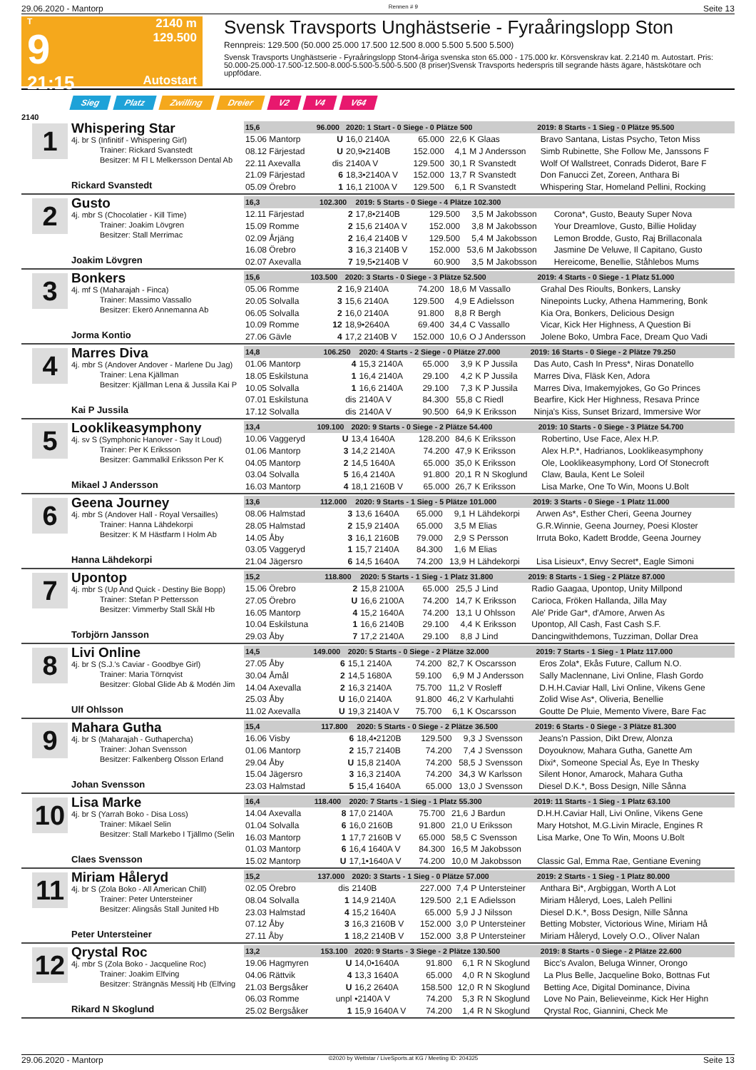29.06.2020 - Mantorp Rennen # 9 Seite 13
T
9
21:15
2140 m
129.500
Autostart
Svensk Travsports Unghästserie - Fyraåringslopp Ston
Rennpreis: 129.500 (50.000 25.000 17.500 12.500 8.000 5.500 5.500 5.500)
Svensk Travsports Unghästserie - Fyraåringslopp Ston4-åriga svenska ston 65.000 - 175.000 kr. Körsvenskrav kat. 2.2140 m. Autostart. Pris: 50.000-25.000-17.500-12.500-8.000-5.500-5.500-5.500 (8 priser)Svensk Travsports hederspris till segrande hästs ägare, hästskötare och uppfödare.
Sieg Platz Zwilling Dreier V2 V4 V64
2140
1
Whispering Star
4j. br S (Infinitif - Whispering Girl)
Trainer: Rickard Svanstedt
Besitzer: M Fl L Melkersson Dental Ab
Rickard Svanstedt
| 15,6 | 96.000 | 2020: 1 Start - 0 Siege - 0 Plätze 500 | | | | 2019: 8 Starts - 1 Sieg - 0 Plätze 95.500 | |
| --- | --- | --- | --- | --- | --- | --- | --- |
| 15.06 Mantorp | U | 16,0 2140A | 65.000 | 22,6 | K Glaas | | Bravo Santana, Listas Psycho, Teton Miss |
| 08.12 Färjestad | U | 20,9•2140B | 152.000 | 4,1 | M J Andersson | | Simb Rubinette, She Follow Me, Janssons F |
| 22.11 Axevalla | dis | 2140A V | 129.500 | 30,1 | R Svanstedt | | Wolf Of Wallstreet, Conrads Diderot, Bare F |
| 21.09 Färjestad | 6 | 18,3•2140A V | 152.000 | 13,7 | R Svanstedt | | Don Fanucci Zet, Zoreen, Anthara Bi |
| 05.09 Örebro | 1 | 16,1 2100A V | 129.500 | 6,1 | R Svanstedt | | Whispering Star, Homeland Pellini, Rocking |
2
Gusto
4j. mbr S (Chocolatier - Kill Time)
Trainer: Joakim Lövgren
Besitzer: Stall Merrimac
Joakim Lövgren
| 16,3 | 102.300 | 2019: 5 Starts - 0 Siege - 4 Plätze 102.300 | | | | | |
| --- | --- | --- | --- | --- | --- | --- | --- |
| 12.11 Färjestad | 2 | 17,8•2140B | 129.500 | 3,5 | M Jakobsson | | Corona*, Gusto, Beauty Super Nova |
| 15.09 Romme | 2 | 15,6 2140A V | 152.000 | 3,8 | M Jakobsson | | Your Dreamlove, Gusto, Billie Holiday |
| 02.09 Årjäng | 2 | 16,4 2140B V | 129.500 | 5,4 | M Jakobsson | | Lemon Brodde, Gusto, Raj Brillaconala |
| 16.08 Örebro | 3 | 16,3 2140B V | 152.000 | 53,6 | M Jakobsson | | Jasmine De Veluwe, Il Capitano, Gusto |
| 02.07 Axevalla | 7 | 19,5•2140B V | 60.900 | 3,5 | M Jakobsson | | Hereicome, Benellie, Ståhlebos Mums |
3
Bonkers
4j. mf S (Maharajah - Finca)
Trainer: Massimo Vassallo
Besitzer: Ekerö Annemanna Ab
Jorma Kontio
| 15,6 | 103.500 | 2020: 3 Starts - 0 Siege - 3 Plätze 52.500 | | | | 2019: 4 Starts - 0 Siege - 1 Platz 51.000 | |
| --- | --- | --- | --- | --- | --- | --- | --- |
| 05.06 Romme | 2 | 16,9 2140A | 74.200 | 18,6 | M Vassallo | | Grahal Des Rioults, Bonkers, Lansky |
| 20.05 Solvalla | 3 | 15,6 2140A | 129.500 | 4,9 | E Adielsson | | Ninepoints Lucky, Athena Hammering, Bonk |
| 06.05 Solvalla | 2 | 16,0 2140A | 91.800 | 8,8 | R Bergh | | Kia Ora, Bonkers, Delicious Design |
| 10.09 Romme | 12 | 18,9•2640A | 69.400 | 34,4 | C Vassallo | | Vicar, Kick Her Highness, A Question Bi |
| 27.06 Gävle | 4 | 17,2 2140B V | 152.000 | 10,6 | O J Andersson | | Jolene Boko, Umbra Face, Dream Quo Vadi |
4
Marres Diva
4j. mbr S (Andover Andover - Marlene Du Jag)
Trainer: Lena Kjällman
Besitzer: Kjällman Lena & Jussila Kai P
Kai P Jussila
| 14,8 | 106.250 | 2020: 4 Starts - 2 Siege - 0 Plätze 27.000 | | | | 2019: 16 Starts - 0 Siege - 2 Plätze 79.250 | |
| --- | --- | --- | --- | --- | --- | --- | --- |
| 01.06 Mantorp | 4 | 15,3 2140A | 65.000 | 3,9 | K P Jussila | | Das Auto, Cash In Press*, Niras Donatello |
| 18.05 Eskilstuna | 1 | 16,4 2140A | 29.100 | 4,2 | K P Jussila | | Marres Diva, Fläsk Ken, Adora |
| 10.05 Solvalla | 1 | 16,6 2140A | 29.100 | 7,3 | K P Jussila | | Marres Diva, Imakemyjokes, Go Go Princes |
| 07.01 Eskilstuna | dis | 2140A V | 84.300 | 55,8 | C Riedl | | Bearfire, Kick Her Highness, Resava Prince |
| 17.12 Solvalla | dis | 2140A V | 90.500 | 64,9 | K Eriksson | | Ninja's Kiss, Sunset Brizard, Immersive Wor |
5
Looklikeasymphony
4j. sv S (Symphonic Hanover - Say It Loud)
Trainer: Per K Eriksson
Besitzer: Gammalkil Eriksson Per K
Mikael J Andersson
| 13,4 | 109.100 | 2020: 9 Starts - 0 Siege - 2 Plätze 54.400 | | | | 2019: 10 Starts - 0 Siege - 3 Plätze 54.700 | |
| --- | --- | --- | --- | --- | --- | --- | --- |
| 10.06 Vaggeryd | U | 13,4 1640A | 128.200 | 84,6 | K Eriksson | | Robertino, Use Face, Alex H.P. |
| 01.06 Mantorp | 3 | 14,2 2140A | 74.200 | 47,9 | K Eriksson | | Alex H.P.*, Hadrianos, Looklikeasymphony |
| 04.05 Mantorp | 2 | 14,5 1640A | 65.000 | 35,0 | K Eriksson | | Ole, Looklikeasymphony, Lord Of Stonecroft |
| 03.04 Solvalla | 5 | 16,4 2140A | 91.800 | 20,1 | R N Skoglund | | Claw, Baula, Kent Le Soleil |
| 16.03 Mantorp | 4 | 18,1 2160B V | 65.000 | 26,7 | K Eriksson | | Lisa Marke, One To Win, Moons U.Bolt |
6
Geena Journey
4j. mbr S (Andover Hall - Royal Versailles)
Trainer: Hanna Lähdekorpi
Besitzer: K M Hästfarm I Holm Ab
Hanna Lähdekorpi
| 13,6 | 112.000 | 2020: 9 Starts - 1 Sieg - 5 Plätze 101.000 | | | | 2019: 3 Starts - 0 Siege - 1 Platz 11.000 | |
| --- | --- | --- | --- | --- | --- | --- | --- |
| 08.06 Halmstad | 3 | 13,6 1640A | 65.000 | 9,1 | H Lähdekorpi | | Arwen As*, Esther Cheri, Geena Journey |
| 28.05 Halmstad | 2 | 15,9 2140A | 65.000 | 3,5 | M Elias | | G.R.Winnie, Geena Journey, Poesi Kloster |
| 14.05 Åby | 3 | 16,1 2160B | 79.000 | 2,9 | S Persson | | Irruta Boko, Kadett Brodde, Geena Journey |
| 03.05 Vaggeryd | 1 | 15,7 2140A | 84.300 | 1,6 | M Elias | | |
| 21.04 Jägersro | 6 | 14,5 1640A | 74.200 | 13,9 | H Lähdekorpi | | Lisa Lisieux*, Envy Secret*, Eagle Simoni |
7
Upontop
4j. mbr S (Up And Quick - Destiny Bie Bopp)
Trainer: Stefan P Pettersson
Besitzer: Vimmerby Stall Skål Hb
Torbjörn Jansson
| 15,2 | 118.800 | 2020: 5 Starts - 1 Sieg - 1 Platz 31.800 | | | | 2019: 8 Starts - 1 Sieg - 2 Plätze 87.000 | |
| --- | --- | --- | --- | --- | --- | --- | --- |
| 15.06 Örebro | 2 | 15,8 2100A | 65.000 | 25,5 | J Lind | | Radio Gaagaa, Upontop, Unity Millpond |
| 27.05 Örebro | U | 16,6 2100A | 74.200 | 14,7 | K Eriksson | | Carioca, Fröken Hallanda, Jilla May |
| 16.05 Mantorp | 4 | 15,2 1640A | 74.200 | 13,1 | U Ohlsson | | Ale' Pride Gar*, d'Amore, Arwen As |
| 10.04 Eskilstuna | 1 | 16,6 2140B | 29.100 | 4,4 | K Eriksson | | Upontop, All Cash, Fast Cash S.F. |
| 29.03 Åby | 7 | 17,2 2140A | 29.100 | 8,8 | J Lind | | Dancingwithdemons, Tuzziman, Dollar Drea |
8
Livi Online
4j. br S (S.J.'s Caviar - Goodbye Girl)
Trainer: Maria Törnqvist
Besitzer: Global Glide Ab & Modén Jim
Ulf Ohlsson
| 14,5 | 149.000 | 2020: 5 Starts - 0 Siege - 2 Plätze 32.000 | | | | 2019: 7 Starts - 1 Sieg - 1 Platz 117.000 | |
| --- | --- | --- | --- | --- | --- | --- | --- |
| 27.05 Åby | 6 | 15,1 2140A | 74.200 | 82,7 | K Oscarsson | | Eros Zola*, Ekås Future, Callum N.O. |
| 30.04 Åmål | 2 | 14,5 1680A | 59.100 | 6,9 | M J Andersson | | Sally Maclennane, Livi Online, Flash Gordo |
| 14.04 Axevalla | 2 | 16,3 2140A | 75.700 | 11,2 | V Rosleff | | D.H.H.Caviar Hall, Livi Online, Vikens Gene |
| 25.03 Åby | U | 16,0 2140A | 91.800 | 46,2 | V Karhulahti | | Zolid Wise As*, Oliveria, Benellie |
| 11.02 Axevalla | U | 19,3 2140A V | 75.700 | 6,1 | K Oscarsson | | Goutte De Pluie, Memento Vivere, Bare Fac |
9
Mahara Gutha
4j. br S (Maharajah - Guthapercha)
Trainer: Johan Svensson
Besitzer: Falkenberg Olsson Erland
Johan Svensson
| 15,4 | 117.800 | 2020: 5 Starts - 0 Siege - 2 Plätze 36.500 | | | | 2019: 6 Starts - 0 Siege - 3 Plätze 81.300 | |
| --- | --- | --- | --- | --- | --- | --- | --- |
| 16.06 Visby | 6 | 18,4•2120B | 129.500 | 9,3 | J Svensson | | Jeans'n Passion, Dikt Drew, Alonza |
| 01.06 Mantorp | 2 | 15,7 2140B | 74.200 | 7,4 | J Svensson | | Doyouknow, Mahara Gutha, Ganette Am |
| 29.04 Åby | U | 15,8 2140A | 74.200 | 58,5 | J Svensson | | Dixi*, Someone Special Ås, Eye In Thesky |
| 15.04 Jägersro | 3 | 16,3 2140A | 74.200 | 34,3 | W Karlsson | | Silent Honor, Amarock, Mahara Gutha |
| 23.03 Halmstad | 5 | 15,4 1640A | 65.000 | 13,0 | J Svensson | | Diesel D.K.*, Boss Design, Nille Sånna |
10
Lisa Marke
4j. br S (Yarrah Boko - Disa Loss)
Trainer: Mikael Selin
Besitzer: Stall Markebo I Tjällmo (Selin
Claes Svensson
| 16,4 | 118.400 | 2020: 7 Starts - 1 Sieg - 1 Platz 55.300 | | | | 2019: 11 Starts - 1 Sieg - 1 Platz 63.100 | |
| --- | --- | --- | --- | --- | --- | --- | --- |
| 14.04 Axevalla | 8 | 17,0 2140A | 75.700 | 21,6 | J Bardun | | D.H.H.Caviar Hall, Livi Online, Vikens Gene |
| 01.04 Solvalla | 6 | 16,0 2160B | 91.800 | 21,0 | U Eriksson | | Mary Hotshot, M.G.Livin Miracle, Engines R |
| 16.03 Mantorp | 1 | 17,7 2160B V | 65.000 | 58,5 | C Svensson | | Lisa Marke, One To Win, Moons U.Bolt |
| 01.03 Mantorp | 6 | 16,4 1640A V | 84.300 | 16,5 | M Jakobsson | | |
| 15.02 Mantorp | U | 17,1•1640A V | 74.200 | 10,0 | M Jakobsson | | Classic Gal, Emma Rae, Gentiane Evening |
11
Miriam Håleryd
4j. br S (Zola Boko - All American Chill)
Trainer: Peter Untersteiner
Besitzer: Alingsås Stall Junited Hb
Peter Untersteiner
| 15,2 | 137.000 | 2020: 3 Starts - 1 Sieg - 0 Plätze 57.000 | | | | 2019: 2 Starts - 1 Sieg - 1 Platz 80.000 | |
| --- | --- | --- | --- | --- | --- | --- | --- |
| 02.05 Örebro | dis | 2140B | 227.000 | 7,4 | P Untersteiner | | Anthara Bi*, Argbiggan, Worth A Lot |
| 08.04 Solvalla | 1 | 14,9 2140A | 129.500 | 2,1 | E Adielsson | | Miriam Håleryd, Loes, Laleh Pellini |
| 23.03 Halmstad | 4 | 15,2 1640A | 65.000 | 5,9 | J J Nilsson | | Diesel D.K.*, Boss Design, Nille Sånna |
| 07.12 Åby | 3 | 16,3 2160B V | 152.000 | 3,0 | P Untersteiner | | Betting Mobster, Victorious Wine, Miriam Hå |
| 27.11 Åby | 1 | 18,2 2140B V | 152.000 | 3,8 | P Untersteiner | | Miriam Håleryd, Lovely O.O., Oliver Nalan |
12
Qrystal Roc
4j. mbr S (Zola Boko - Jacqueline Roc)
Trainer: Joakim Elfving
Besitzer: Strängnäs Messitj Hb (Elfving
Rikard N Skoglund
| 13,2 | 153.100 | 2020: 9 Starts - 3 Siege - 2 Plätze 130.500 | | | | 2019: 8 Starts - 0 Siege - 2 Plätze 22.600 | |
| --- | --- | --- | --- | --- | --- | --- | --- |
| 19.06 Hagmyren | U | 14,0•1640A | 91.800 | 6,1 | R N Skoglund | | Bicc's Avalon, Beluga Winner, Orongo |
| 04.06 Rättvik | 4 | 13,3 1640A | 65.000 | 4,0 | R N Skoglund | | La Plus Belle, Jacqueline Boko, Bottnas Fut |
| 21.03 Bergsåker | U | 16,2 2640A | 158.500 | 12,0 | R N Skoglund | | Betting Ace, Digital Dominance, Divina |
| 06.03 Romme | unpl | •2140A V | 74.200 | 5,3 | R N Skoglund | | Love No Pain, Believeinme, Kick Her Highn |
| 25.02 Bergsåker | 1 | 15,9 1640A V | 74.200 | 1,4 | R N Skoglund | | Qrystal Roc, Giannini, Check Me |
29.06.2020 - Mantorp ©2020 by Wettstar / LiveSports.at KG / Meeting ID: 204325 Seite 13